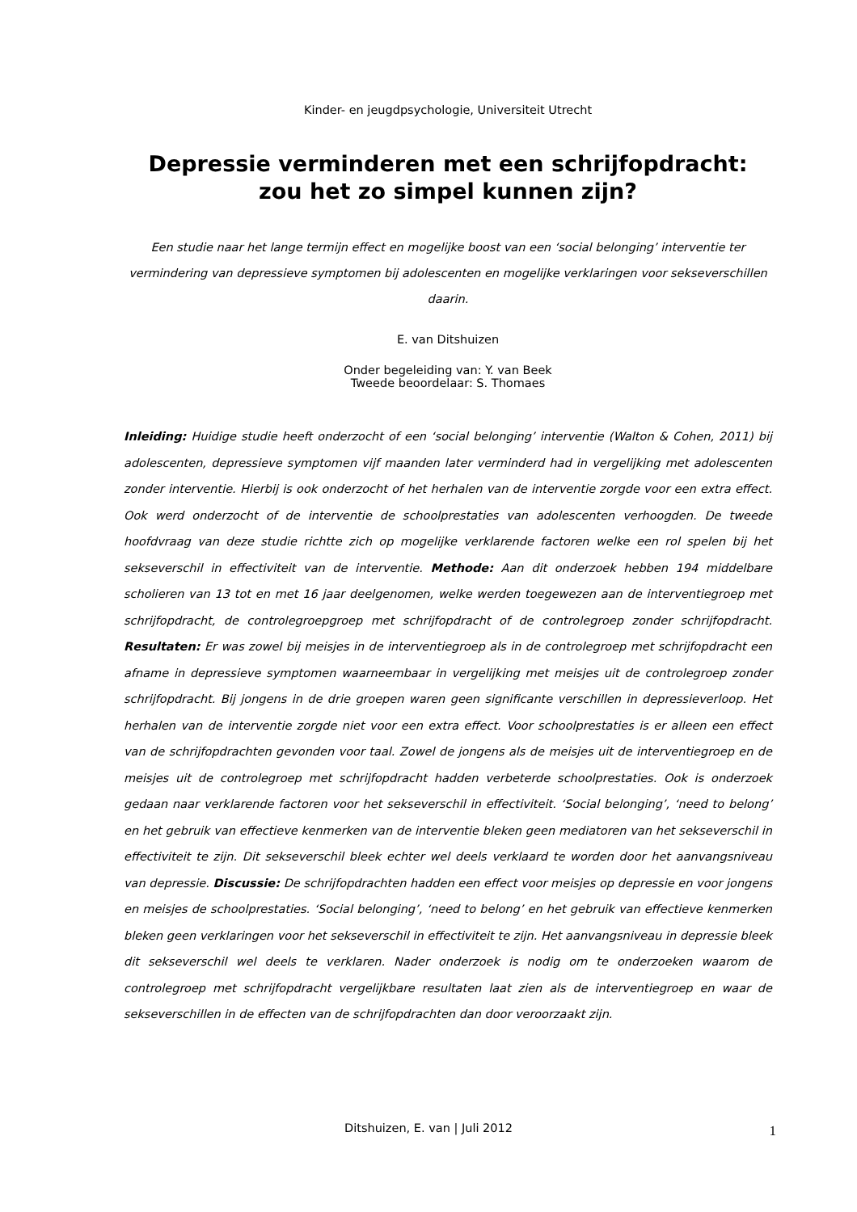Kinder- en jeugdpsychologie, Universiteit Utrecht
Depressie verminderen met een schrijfopdracht:
zou het zo simpel kunnen zijn?
Een studie naar het lange termijn effect en mogelijke boost van een ‘social belonging’ interventie ter vermindering van depressieve symptomen bij adolescenten en mogelijke verklaringen voor sekseverschillen daarin.
E. van Ditshuizen
Onder begeleiding van: Y. van Beek
Tweede beoordelaar: S. Thomaes
Inleiding: Huidige studie heeft onderzocht of een ‘social belonging’ interventie (Walton & Cohen, 2011) bij adolescenten, depressieve symptomen vijf maanden later verminderd had in vergelijking met adolescenten zonder interventie. Hierbij is ook onderzocht of het herhalen van de interventie zorgde voor een extra effect. Ook werd onderzocht of de interventie de schoolprestaties van adolescenten verhoogden. De tweede hoofdvraag van deze studie richtte zich op mogelijke verklarende factoren welke een rol spelen bij het sekseverschil in effectiviteit van de interventie. Methode: Aan dit onderzoek hebben 194 middelbare scholieren van 13 tot en met 16 jaar deelgenomen, welke werden toegewezen aan de interventiegroep met schrijfopdracht, de controlegroepgroep met schrijfopdracht of de controlegroep zonder schrijfopdracht. Resultaten: Er was zowel bij meisjes in de interventiegroep als in de controlegroep met schrijfopdracht een afname in depressieve symptomen waarneembaar in vergelijking met meisjes uit de controlegroep zonder schrijfopdracht. Bij jongens in de drie groepen waren geen significante verschillen in depressieverloop. Het herhalen van de interventie zorgde niet voor een extra effect. Voor schoolprestaties is er alleen een effect van de schrijfopdrachten gevonden voor taal. Zowel de jongens als de meisjes uit de interventiegroep en de meisjes uit de controlegroep met schrijfopdracht hadden verbeterde schoolprestaties. Ook is onderzoek gedaan naar verklarende factoren voor het sekseverschil in effectiviteit. ‘Social belonging’, ‘need to belong’ en het gebruik van effectieve kenmerken van de interventie bleken geen mediatoren van het sekseverschil in effectiviteit te zijn. Dit sekseverschil bleek echter wel deels verklaard te worden door het aanvangsniveau van depressie. Discussie: De schrijfopdrachten hadden een effect voor meisjes op depressie en voor jongens en meisjes de schoolprestaties. ‘Social belonging’, ‘need to belong’ en het gebruik van effectieve kenmerken bleken geen verklaringen voor het sekseverschil in effectiviteit te zijn. Het aanvangsniveau in depressie bleek dit sekseverschil wel deels te verklaren. Nader onderzoek is nodig om te onderzoeken waarom de controlegroep met schrijfopdracht vergelijkbare resultaten laat zien als de interventiegroep en waar de sekseverschillen in de effecten van de schrijfopdrachten dan door veroorzaakt zijn.
Ditshuizen, E. van | Juli 2012 1